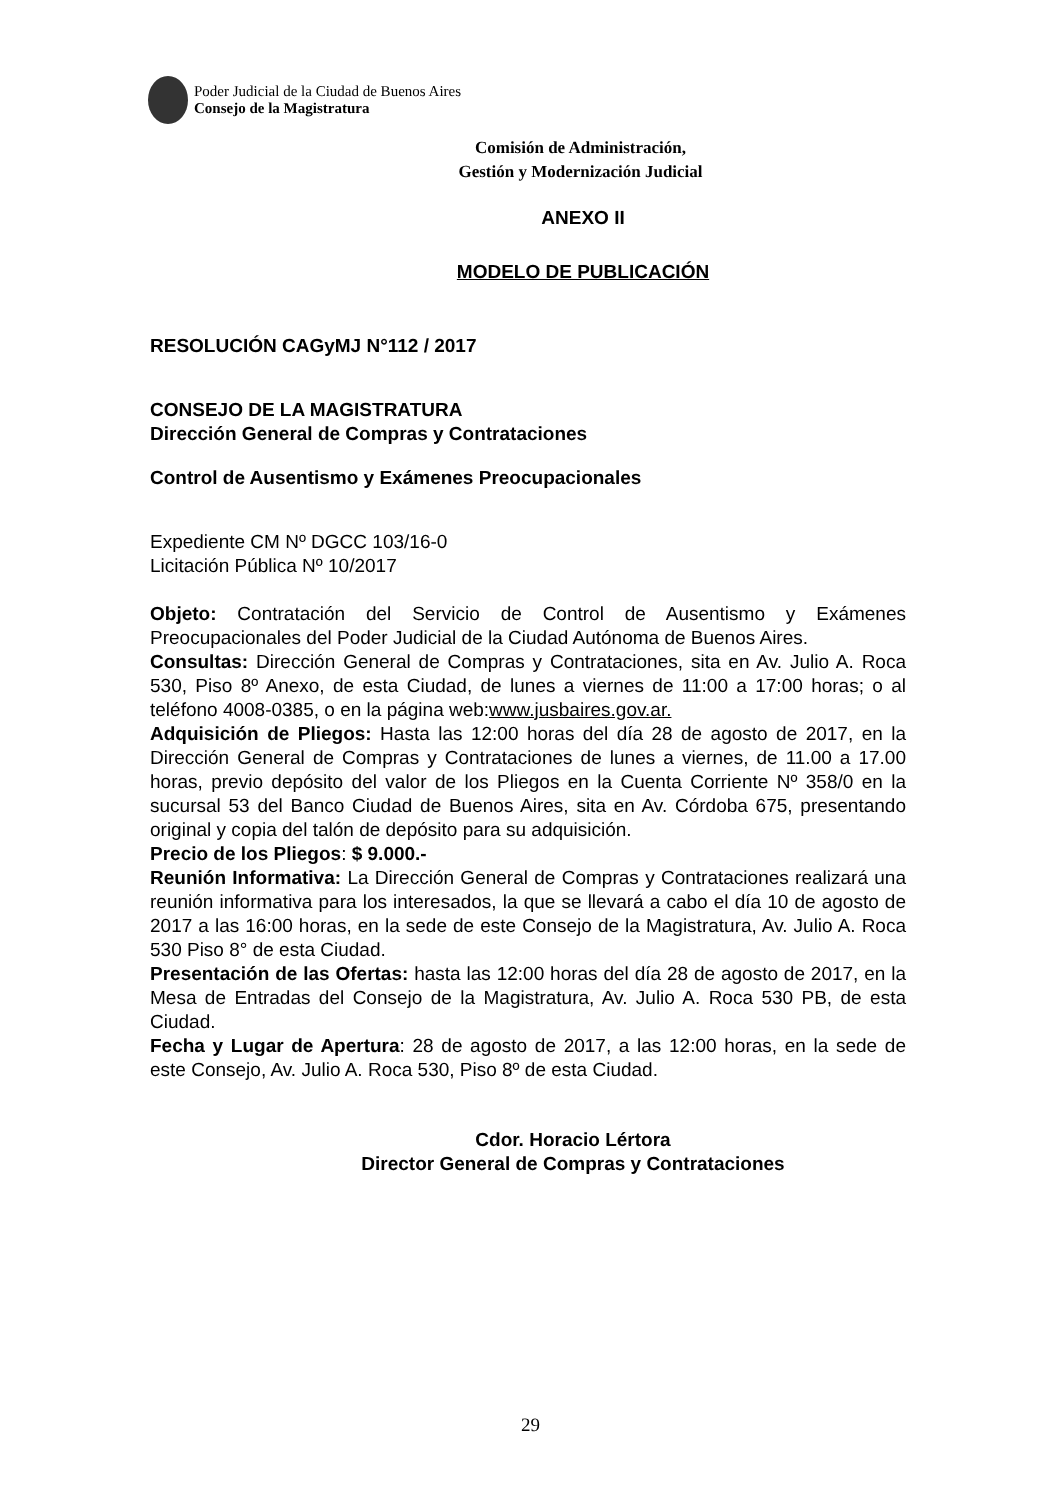Poder Judicial de la Ciudad de Buenos Aires
Consejo de la Magistratura
Comisión de Administración,
Gestión y Modernización Judicial
ANEXO II
MODELO DE PUBLICACIÓN
RESOLUCIÓN CAGyMJ N°112 / 2017
CONSEJO DE LA MAGISTRATURA
Dirección General de Compras y Contrataciones
Control de Ausentismo y Exámenes Preocupacionales
Expediente CM Nº DGCC 103/16-0
Licitación Pública Nº 10/2017
Objeto: Contratación del Servicio de Control de Ausentismo y Exámenes Preocupacionales del Poder Judicial de la Ciudad Autónoma de Buenos Aires.
Consultas: Dirección General de Compras y Contrataciones, sita en Av. Julio A. Roca 530, Piso 8º Anexo, de esta Ciudad, de lunes a viernes de 11:00 a 17:00 horas; o al teléfono 4008-0385, o en la página web:www.jusbaires.gov.ar.
Adquisición de Pliegos: Hasta las 12:00 horas del día 28 de agosto de 2017, en la Dirección General de Compras y Contrataciones de lunes a viernes, de 11.00 a 17.00 horas, previo depósito del valor de los Pliegos en la Cuenta Corriente Nº 358/0 en la sucursal 53 del Banco Ciudad de Buenos Aires, sita en Av. Córdoba 675, presentando original y copia del talón de depósito para su adquisición.
Precio de los Pliegos: $ 9.000.-
Reunión Informativa: La Dirección General de Compras y Contrataciones realizará una reunión informativa para los interesados, la que se llevará a cabo el día 10 de agosto de 2017 a las 16:00 horas, en la sede de este Consejo de la Magistratura, Av. Julio A. Roca 530 Piso 8° de esta Ciudad.
Presentación de las Ofertas: hasta las 12:00 horas del día 28 de agosto de 2017, en la Mesa de Entradas del Consejo de la Magistratura, Av. Julio A. Roca 530 PB, de esta Ciudad.
Fecha y Lugar de Apertura: 28 de agosto de 2017, a las 12:00 horas, en la sede de este Consejo, Av. Julio A. Roca 530, Piso 8º de esta Ciudad.
Cdor. Horacio Lértora
Director General de Compras y Contrataciones
29